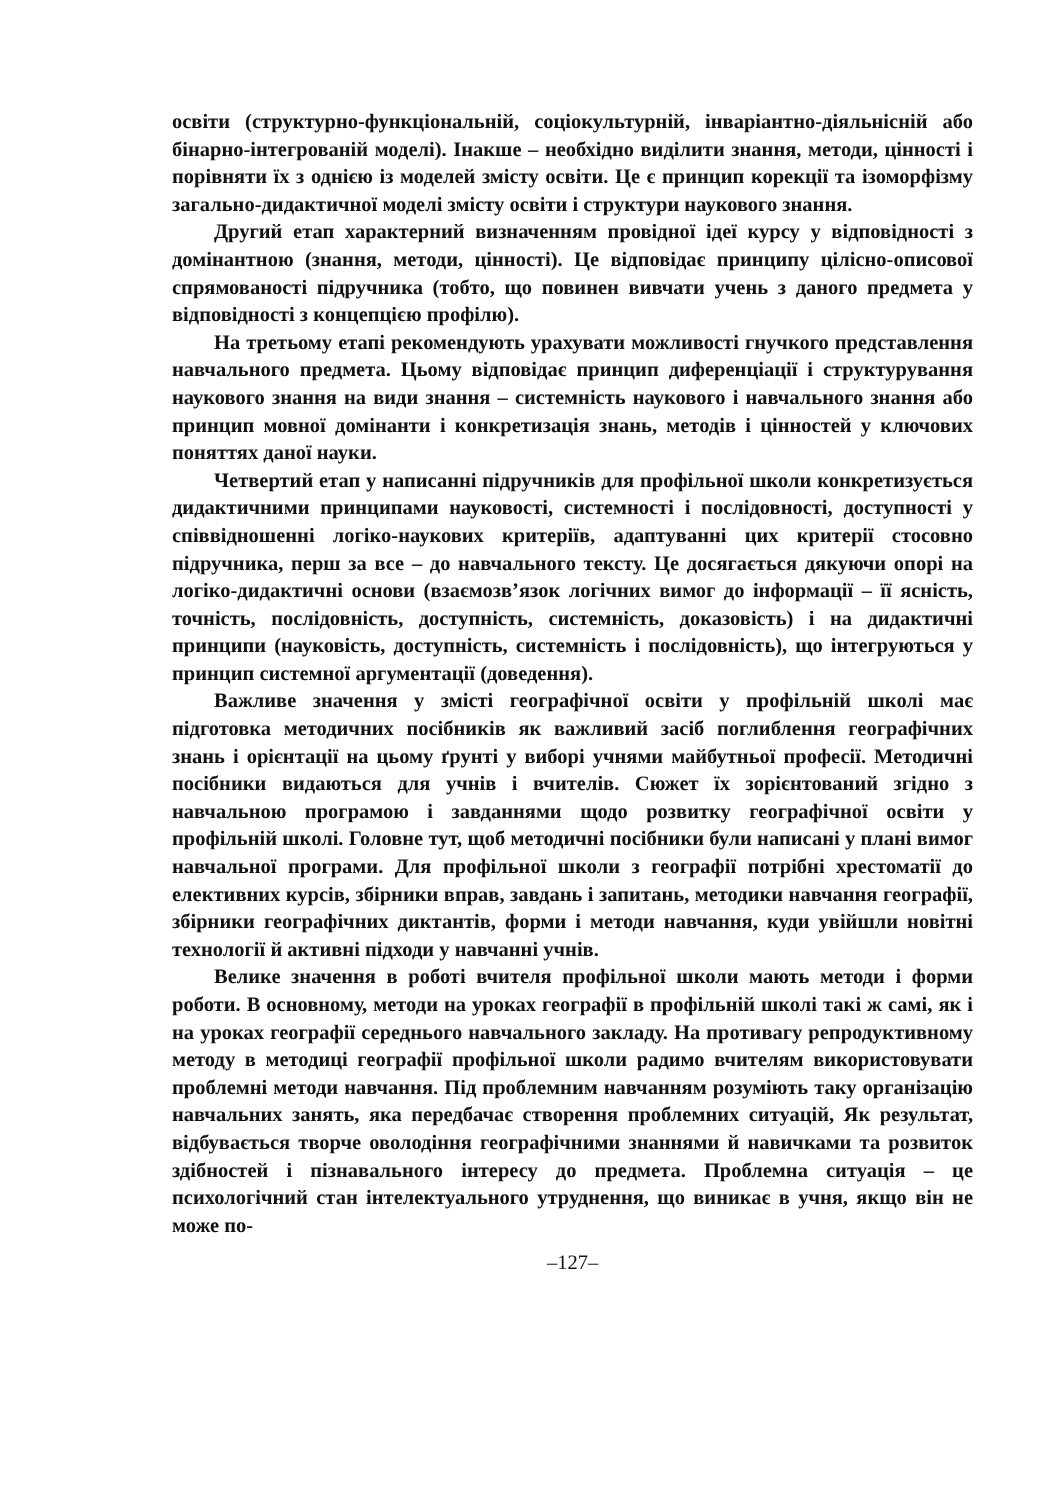освіти (структурно-функціональній, соціокультурній, інваріантно-діяльнісній або бінарно-інтегрованій моделі). Інакше – необхідно виділити знання, методи, цінності і порівняти їх з однією із моделей змісту освіти. Це є принцип корекції та ізоморфізму загально-дидактичної моделі змісту освіти і структури наукового знання.
Другий етап характерний визначенням провідної ідеї курсу у відповідності з домінантною (знання, методи, цінності). Це відповідає принципу цілісно-описової спрямованості підручника (тобто, що повинен вивчати учень з даного предмета у відповідності з концепцією профілю).
На третьому етапі рекомендують урахувати можливості гнучкого представлення навчального предмета. Цьому відповідає принцип диференціації і структурування наукового знання на види знання – системність наукового і навчального знання або принцип мовної домінанти і конкретизація знань, методів і цінностей у ключових поняттях даної науки.
Четвертий етап у написанні підручників для профільної школи конкретизується дидактичними принципами науковості, системності і послідовності, доступності у співвідношенні логіко-наукових критеріїв, адаптуванні цих критерії стосовно підручника, перш за все – до навчального тексту. Це досягається дякуючи опорі на логіко-дидактичні основи (взаємозв’язок логічних вимог до інформації – її ясність, точність, послідовність, доступність, системність, доказовість) і на дидактичні принципи (науковість, доступність, системність і послідовність), що інтегруються у принцип системної аргументації (доведення).
Важливе значення у змісті географічної освіти у профільній школі має підготовка методичних посібників як важливий засіб поглиблення географічних знань і орієнтації на цьому ґрунті у виборі учнями майбутньої професії. Методичні посібники видаються для учнів і вчителів. Сюжет їх зорієнтований згідно з навчальною програмою і завданнями щодо розвитку географічної освіти у профільній школі. Головне тут, щоб методичні посібники були написані у плані вимог навчальної програми. Для профільної школи з географії потрібні хрестоматії до елективних курсів, збірники вправ, завдань і запитань, методики навчання географії, збірники географічних диктантів, форми і методи навчання, куди увійшли новітні технології й активні підходи у навчанні учнів.
Велике значення в роботі вчителя профільної школи мають методи і форми роботи. В основному, методи на уроках географії в профільній школі такі ж самі, як і на уроках географії середнього навчального закладу. На противагу репродуктивному методу в методиці географії профільної школи радимо вчителям використовувати проблемні методи навчання. Під проблемним навчанням розуміють таку організацію навчальних занять, яка передбачає створення проблемних ситуацій, Як результат, відбувається творче оволодіння географічними знаннями й навичками та розвиток здібностей і пізнавального інтересу до предмета. Проблемна ситуація – це психологічний стан інтелектуального утруднення, що виникає в учня, якщо він не може по-
–127–